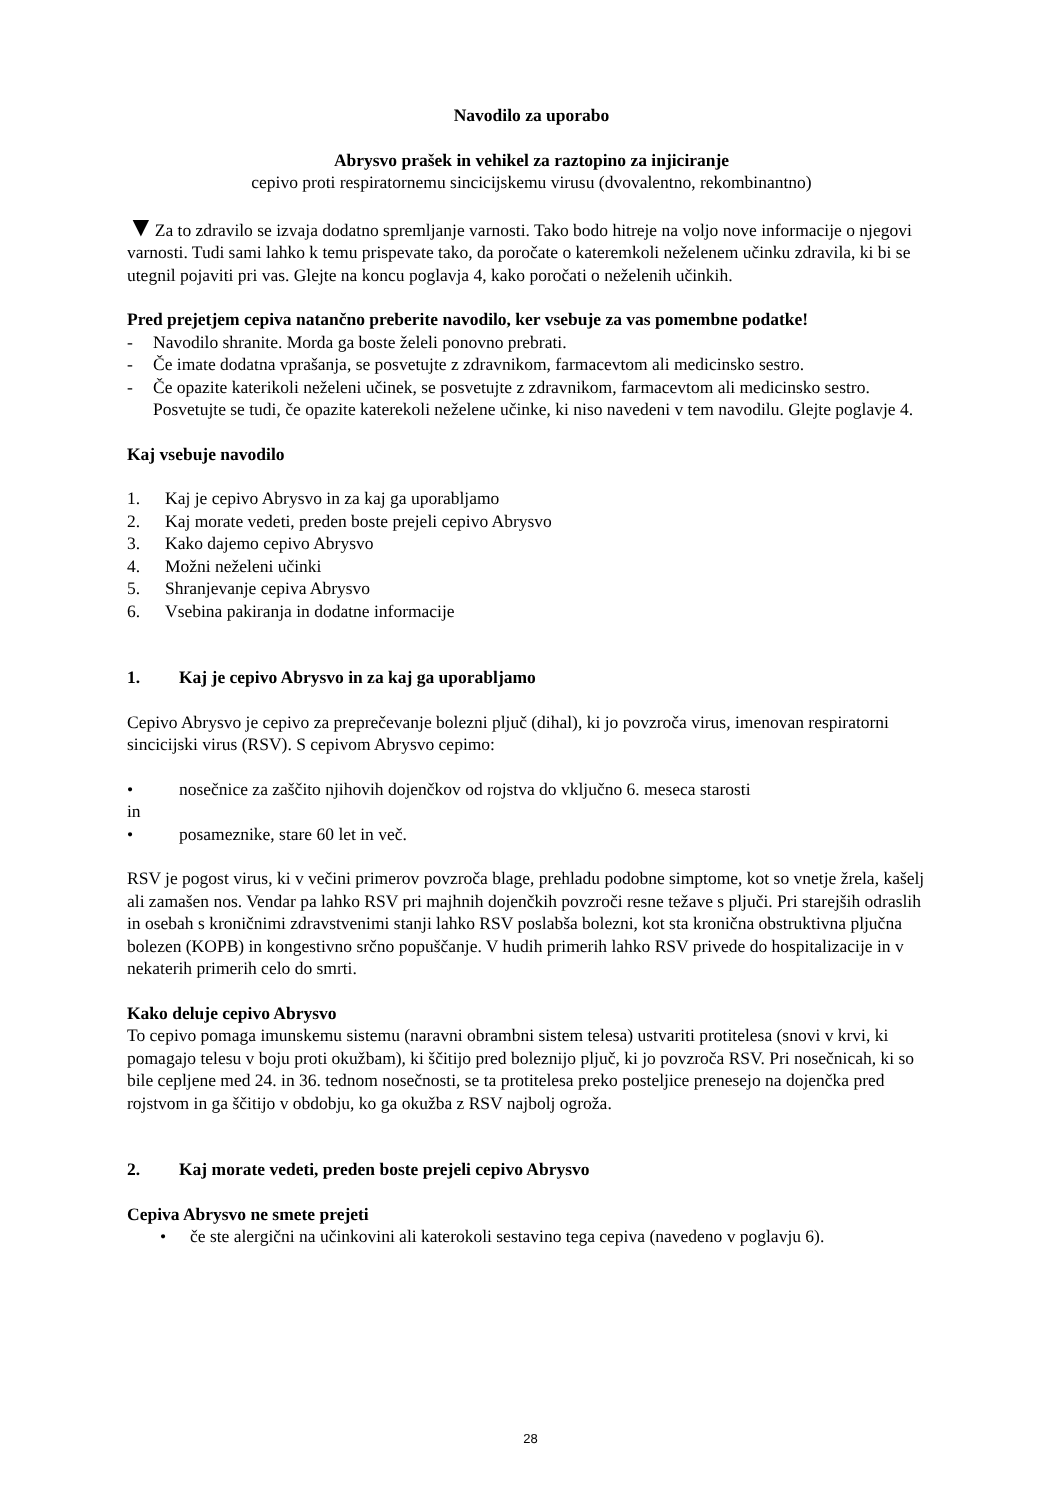Navodilo za uporabo
Abrysvo prašek in vehikel za raztopino za injiciranje
cepivo proti respiratornemu sincicijskemu virusu (dvovalentno, rekombinantno)
▼Za to zdravilo se izvaja dodatno spremljanje varnosti. Tako bodo hitreje na voljo nove informacije o njegovi varnosti. Tudi sami lahko k temu prispevate tako, da poročate o kateremkoli neželenem učinku zdravila, ki bi se utegnil pojaviti pri vas. Glejte na koncu poglavja 4, kako poročati o neželenih učinkih.
Pred prejetjem cepiva natančno preberite navodilo, ker vsebuje za vas pomembne podatke!
- Navodilo shranite. Morda ga boste želeli ponovno prebrati.
- Če imate dodatna vprašanja, se posvetujte z zdravnikom, farmacevtom ali medicinsko sestro.
- Če opazite katerikoli neželeni učinek, se posvetujte z zdravnikom, farmacevtom ali medicinsko sestro. Posvetujte se tudi, če opazite katerekoli neželene učinke, ki niso navedeni v tem navodilu. Glejte poglavje 4.
Kaj vsebuje navodilo
1. Kaj je cepivo Abrysvo in za kaj ga uporabljamo
2. Kaj morate vedeti, preden boste prejeli cepivo Abrysvo
3. Kako dajemo cepivo Abrysvo
4. Možni neželeni učinki
5. Shranjevanje cepiva Abrysvo
6. Vsebina pakiranja in dodatne informacije
1. Kaj je cepivo Abrysvo in za kaj ga uporabljamo
Cepivo Abrysvo je cepivo za preprečevanje bolezni pljuč (dihal), ki jo povzroča virus, imenovan respiratorni sincicijski virus (RSV). S cepivom Abrysvo cepimo:
• nosečnice za zaščito njihovih dojenčkov od rojstva do vključno 6. meseca starosti
in
• posameznike, stare 60 let in več.
RSV je pogost virus, ki v večini primerov povzroča blage, prehladu podobne simptome, kot so vnetje žrela, kašelj ali zamašen nos. Vendar pa lahko RSV pri majhnih dojenčkih povzroči resne težave s pljuči. Pri starejših odraslih in osebah s kroničnimi zdravstvenimi stanji lahko RSV poslabša bolezni, kot sta kronična obstruktivna pljučna bolezen (KOPB) in kongestivno srčno popuščanje. V hudih primerih lahko RSV privede do hospitalizacije in v nekaterih primerih celo do smrti.
Kako deluje cepivo Abrysvo
To cepivo pomaga imunskemu sistemu (naravni obrambni sistem telesa) ustvariti protitelesa (snovi v krvi, ki pomagajo telesu v boju proti okužbam), ki ščitijo pred boleznijo pljuč, ki jo povzroča RSV. Pri nosečnicah, ki so bile cepljene med 24. in 36. tednom nosečnosti, se ta protitelesa preko posteljice prenesejo na dojenčka pred rojstvom in ga ščitijo v obdobju, ko ga okužba z RSV najbolj ogroža.
2. Kaj morate vedeti, preden boste prejeli cepivo Abrysvo
Cepiva Abrysvo ne smete prejeti
• če ste alergični na učinkovini ali katerokoli sestavino tega cepiva (navedeno v poglavju 6).
28